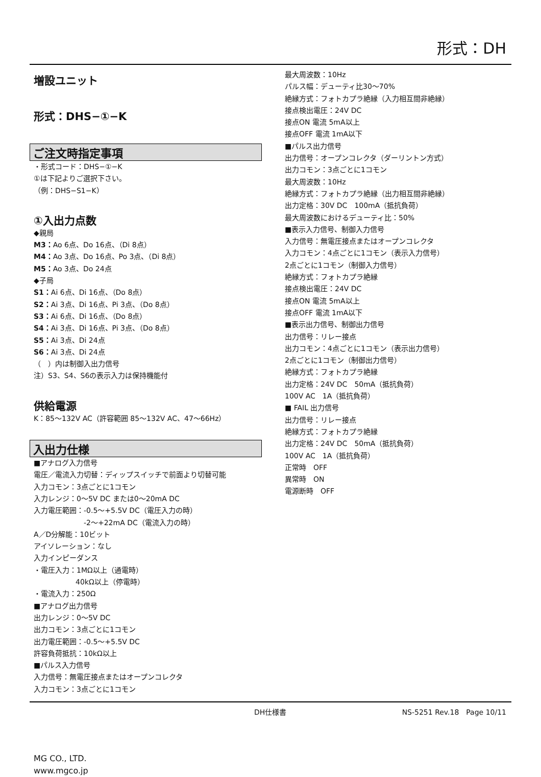形式：DH
増設ユニット
形式：DHS−①−K
ご注文時指定事項
・形式コード：DHS−①−K
①は下記よりご選択下さい。
（例：DHS−S1−K）
①入出力点数
◆親局
M3：Ao 6点、Do 16点、（Di 8点）
M4：Ao 3点、Do 16点、Po 3点、（Di 8点）
M5：Ao 3点、Do 24点
◆子局
S1：Ai 6点、Di 16点、（Do 8点）
S2：Ai 3点、Di 16点、Pi 3点、（Do 8点）
S3：Ai 6点、Di 16点、（Do 8点）
S4：Ai 3点、Di 16点、Pi 3点、（Do 8点）
S5：Ai 3点、Di 24点
S6：Ai 3点、Di 24点
（　）内は制御入出力信号
注）S3、S4、S6の表示入力は保持機能付
供給電源
K：85〜132V AC（許容範囲 85〜132V AC、47〜66Hz）
入出力仕様
■アナログ入力信号
電圧／電流入力切替：ディップスイッチで前面より切替可能
入力コモン：3点ごとに1コモン
入力レンジ：0〜5V DC または0〜20mA DC
入力電圧範囲：-0.5〜+5.5V DC（電圧入力の時）
-2〜+22mA DC（電流入力の時）
A／D分解能：10ビット
アイソレーション：なし
入力インピーダンス
・電圧入力：1MΩ以上（通電時）
40kΩ以上（停電時）
・電流入力：250Ω
■アナログ出力信号
出力レンジ：0〜5V DC
出力コモン：3点ごとに1コモン
出力電圧範囲：-0.5〜+5.5V DC
許容負荷抵抗：10kΩ以上
■パルス入力信号
入力信号：無電圧接点またはオープンコレクタ
入力コモン：3点ごとに1コモン
最大周波数：10Hz
パルス幅：デューティ比30〜70%
絶縁方式：フォトカプラ絶縁（入力相互間非絶縁）
接点検出電圧：24V DC
接点ON 電流 5mA以上
接点OFF 電流 1mA以下
■パルス出力信号
出力信号：オープンコレクタ（ダーリントン方式）
出力コモン：3点ごとに1コモン
最大周波数：10Hz
絶縁方式：フォトカプラ絶縁（出力相互間非絶縁）
出力定格：30V DC　100mA（抵抗負荷）
最大周波数におけるデューティ比：50%
■表示入力信号、制御入力信号
入力信号：無電圧接点またはオープンコレクタ
入力コモン：4点ごとに1コモン（表示入力信号）
2点ごとに1コモン（制御入力信号）
絶縁方式：フォトカプラ絶縁
接点検出電圧：24V DC
接点ON 電流 5mA以上
接点OFF 電流 1mA以下
■表示出力信号、制御出力信号
出力信号：リレー接点
出力コモン：4点ごとに1コモン（表示出力信号）
2点ごとに1コモン（制御出力信号）
絶縁方式：フォトカプラ絶縁
出力定格：24V DC　50mA（抵抗負荷）
100V AC　1A（抵抗負荷）
■ FAIL 出力信号
出力信号：リレー接点
絶縁方式：フォトカプラ絶縁
出力定格：24V DC　50mA（抵抗負荷）
100V AC　1A（抵抗負荷）
正常時　OFF
異常時　ON
電源断時　OFF
DH仕様書 NS-5251 Rev.18　Page 10/11
MG CO., LTD.
www.mgco.jp